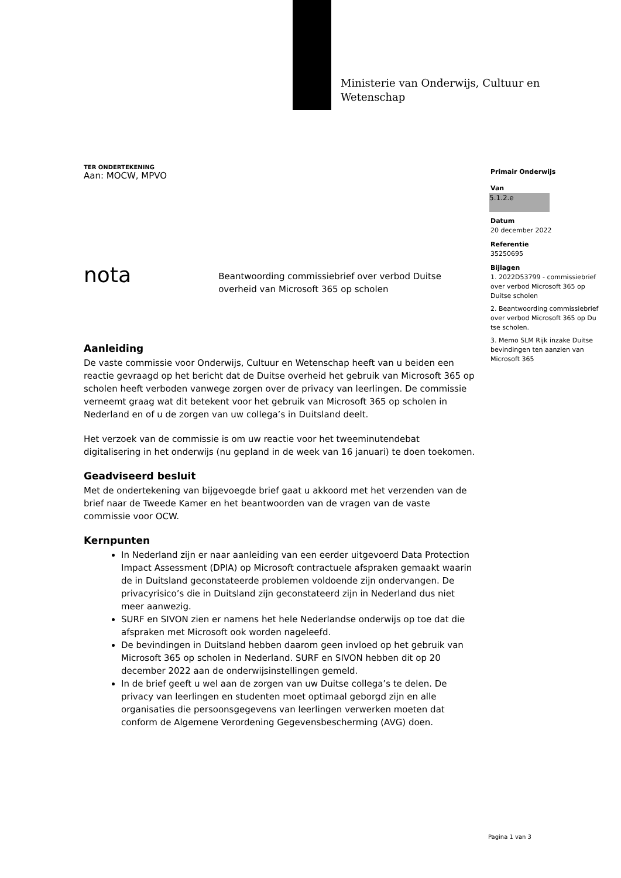Ministerie van Onderwijs, Cultuur en
Wetenschap
TER ONDERTEKENING
Aan: MOCW, MPVO
nota
Beantwoording commissiebrief over verbod Duitse overheid van Microsoft 365 op scholen
Aanleiding
De vaste commissie voor Onderwijs, Cultuur en Wetenschap heeft van u beiden een reactie gevraagd op het bericht dat de Duitse overheid het gebruik van Microsoft 365 op scholen heeft verboden vanwege zorgen over de privacy van leerlingen. De commissie verneemt graag wat dit betekent voor het gebruik van Microsoft 365 op scholen in Nederland en of u de zorgen van uw collega’s in Duitsland deelt.
Het verzoek van de commissie is om uw reactie voor het tweeminutendebat digitalisering in het onderwijs (nu gepland in de week van 16 januari) te doen toekomen.
Geadviseerd besluit
Met de ondertekening van bijgevoegde brief gaat u akkoord met het verzenden van de brief naar de Tweede Kamer en het beantwoorden van de vragen van de vaste commissie voor OCW.
Kernpunten
In Nederland zijn er naar aanleiding van een eerder uitgevoerd Data Protection Impact Assessment (DPIA) op Microsoft contractuele afspraken gemaakt waarin de in Duitsland geconstateerde problemen voldoende zijn ondervangen. De privacyrisico’s die in Duitsland zijn geconstateerd zijn in Nederland dus niet meer aanwezig.
SURF en SIVON zien er namens het hele Nederlandse onderwijs op toe dat die afspraken met Microsoft ook worden nageleefd.
De bevindingen in Duitsland hebben daarom geen invloed op het gebruik van Microsoft 365 op scholen in Nederland. SURF en SIVON hebben dit op 20 december 2022 aan de onderwijsinstellingen gemeld.
In de brief geeft u wel aan de zorgen van uw Duitse collega’s te delen. De privacy van leerlingen en studenten moet optimaal geborgd zijn en alle organisaties die persoonsgegevens van leerlingen verwerken moeten dat conform de Algemene Verordening Gegevensbescherming (AVG) doen.
Primair Onderwijs
Van
5.1.2.e
Datum
20 december 2022
Referentie
35250695
Bijlagen
1. 2022D53799 - commissiebrief over verbod Microsoft 365 op Duitse scholen
2. Beantwoording commissiebrief over verbod Microsoft 365 op Du tse scholen.
3. Memo SLM Rijk inzake Duitse bevindingen ten aanzien van Microsoft 365
Pagina 1 van 3